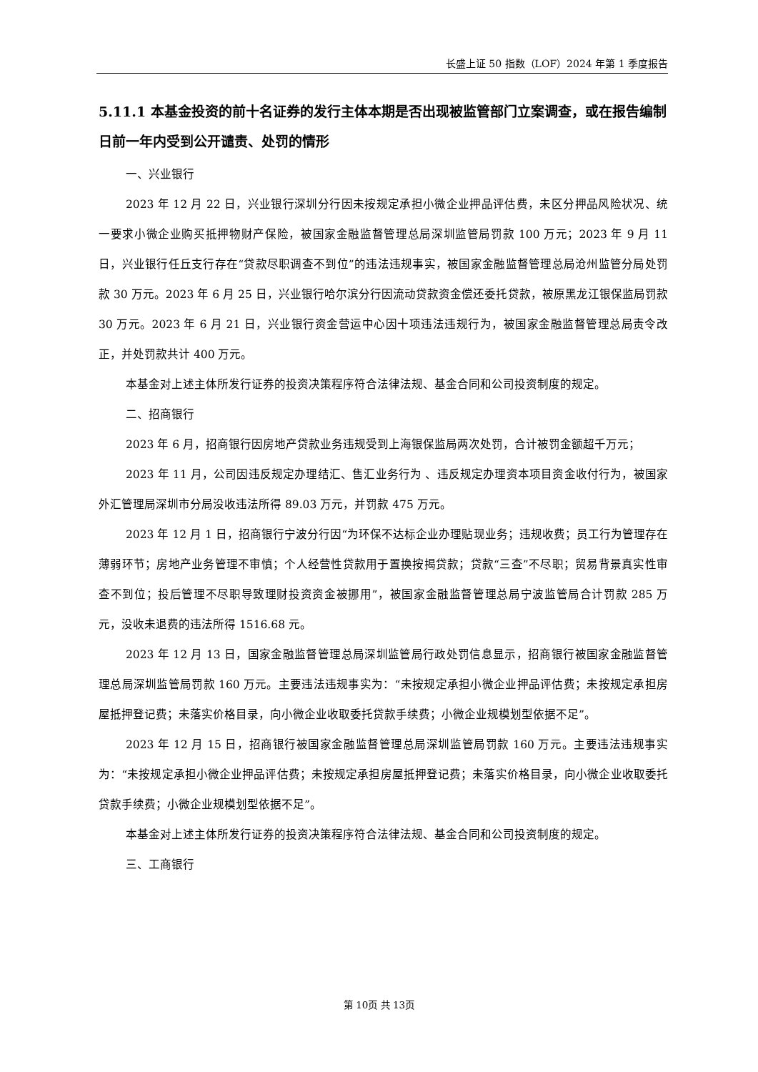长盛上证 50 指数（LOF）2024 年第 1 季度报告
5.11.1 本基金投资的前十名证券的发行主体本期是否出现被监管部门立案调查，或在报告编制日前一年内受到公开谴责、处罚的情形
一、兴业银行
2023 年 12 月 22 日，兴业银行深圳分行因未按规定承担小微企业押品评估费，未区分押品风险状况、统一要求小微企业购买抵押物财产保险，被国家金融监督管理总局深圳监管局罚款 100 万元；2023 年 9 月 11 日，兴业银行任丘支行存在“贷款尽职调查不到位”的违法违规事实，被国家金融监督管理总局沧州监管分局处罚款 30 万元。2023 年 6 月 25 日，兴业银行哈尔滨分行因流动贷款资金偿还委托贷款，被原黑龙江银保监局罚款 30 万元。2023 年 6 月 21 日，兴业银行资金营运中心因十项违法违规行为，被国家金融监督管理总局责令改正，并处罚款共计 400 万元。
本基金对上述主体所发行证券的投资决策程序符合法律法规、基金合同和公司投资制度的规定。
二、招商银行
2023 年 6 月，招商银行因房地产贷款业务违规受到上海银保监局两次处罚，合计被罚金额超千万元；
2023 年 11 月，公司因违反规定办理结汇、售汇业务行为 、违反规定办理资本项目资金收付行为，被国家外汇管理局深圳市分局没收违法所得 89.03 万元，并罚款 475 万元。
2023 年 12 月 1 日，招商银行宁波分行因“为环保不达标企业办理贴现业务；违规收费；员工行为管理存在薄弱环节；房地产业务管理不审慎；个人经营性贷款用于置换按揭贷款；贷款“三查”不尽职；贸易背景真实性审查不到位；投后管理不尽职导致理财投资资金被挪用”，被国家金融监督管理总局宁波监管局合计罚款 285 万元，没收未退费的违法所得 1516.68 元。
2023 年 12 月 13 日，国家金融监督管理总局深圳监管局行政处罚信息显示，招商银行被国家金融监督管理总局深圳监管局罚款 160 万元。主要违法违规事实为：“未按规定承担小微企业押品评估费；未按规定承担房屋抵押登记费；未落实价格目录，向小微企业收取委托贷款手续费；小微企业规模划型依据不足”。
2023 年 12 月 15 日，招商银行被国家金融监督管理总局深圳监管局罚款 160 万元。主要违法违规事实为：“未按规定承担小微企业押品评估费；未按规定承担房屋抵押登记费；未落实价格目录，向小微企业收取委托贷款手续费；小微企业规模划型依据不足”。
本基金对上述主体所发行证券的投资决策程序符合法律法规、基金合同和公司投资制度的规定。
三、工商银行
第 10页 共 13页